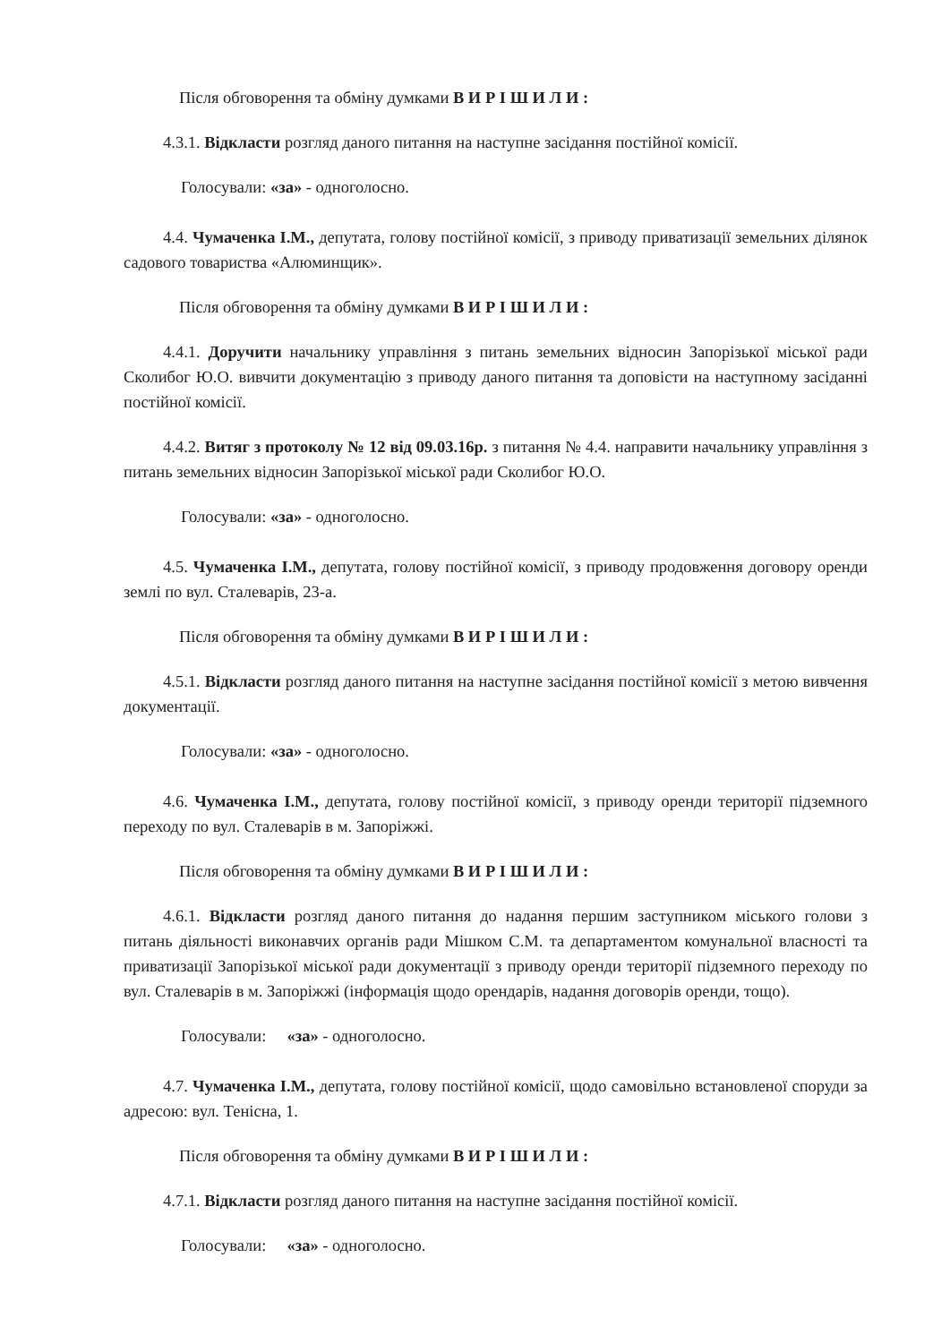Після обговорення та обміну думками В И Р І Ш И Л И :
4.3.1. Відкласти розгляд даного питання на наступне засідання постійної комісії.
Голосували: «за» - одноголосно.
4.4. Чумаченка І.М., депутата, голову постійної комісії, з приводу приватизації земельних ділянок садового товариства «Алюминщик».
Після обговорення та обміну думками В И Р І Ш И Л И :
4.4.1. Доручити начальнику управління з питань земельних відносин Запорізької міської ради Сколибог Ю.О. вивчити документацію з приводу даного питання та доповісти на наступному засіданні постійної комісії.
4.4.2. Витяг з протоколу № 12 від 09.03.16р. з питання № 4.4. направити начальнику управління з питань земельних відносин Запорізької міської ради Сколибог Ю.О.
Голосували: «за» - одноголосно.
4.5. Чумаченка І.М., депутата, голову постійної комісії, з приводу продовження договору оренди землі по вул. Сталеварів, 23-а.
Після обговорення та обміну думками В И Р І Ш И Л И :
4.5.1. Відкласти розгляд даного питання на наступне засідання постійної комісії з метою вивчення документації.
Голосували: «за» - одноголосно.
4.6. Чумаченка І.М., депутата, голову постійної комісії, з приводу оренди території підземного переходу по вул. Сталеварів в м. Запоріжжі.
Після обговорення та обміну думками В И Р І Ш И Л И :
4.6.1. Відкласти розгляд даного питання до надання першим заступником міського голови з питань діяльності виконавчих органів ради Мішком С.М. та департаментом комунальної власності та приватизації Запорізької міської ради документації з приводу оренди території підземного переходу по вул. Сталеварів в м. Запоріжжі (інформація щодо орендарів, надання договорів оренди, тощо).
Голосували: «за» - одноголосно.
4.7. Чумаченка І.М., депутата, голову постійної комісії, щодо самовільно встановленої споруди за адресою: вул. Тенісна, 1.
Після обговорення та обміну думками В И Р І Ш И Л И :
4.7.1. Відкласти розгляд даного питання на наступне засідання постійної комісії.
Голосували: «за» - одноголосно.